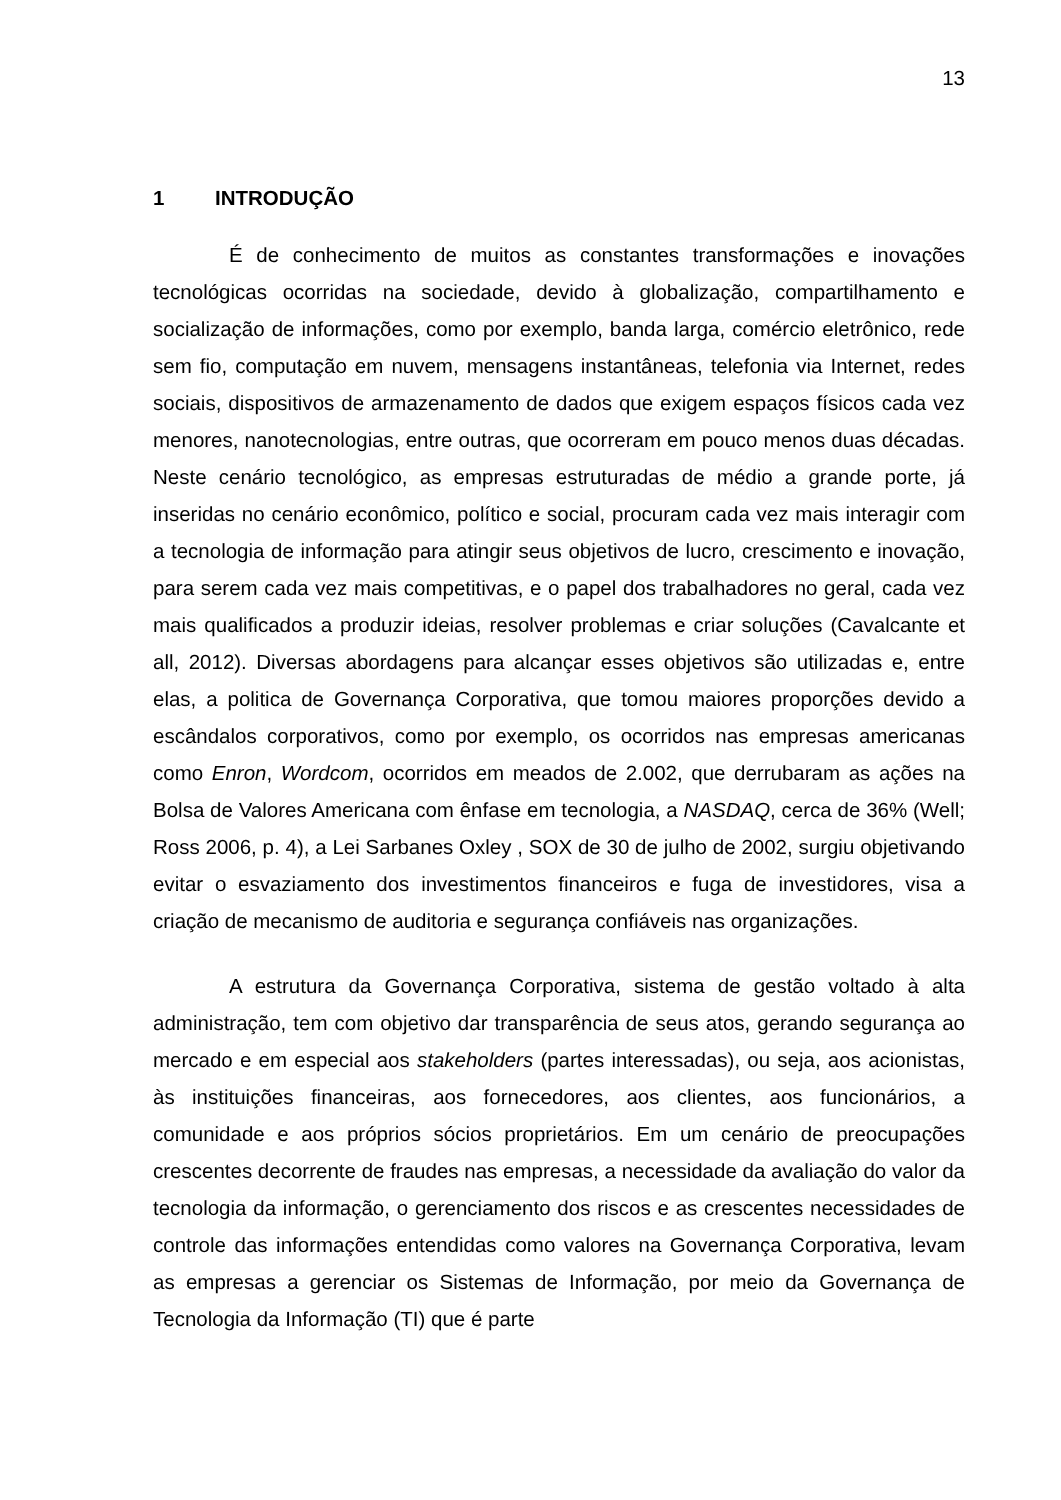13
1 INTRODUÇÃO
É de conhecimento de muitos as constantes transformações e inovações tecnológicas ocorridas na sociedade, devido à globalização, compartilhamento e socialização de informações, como por exemplo, banda larga, comércio eletrônico, rede sem fio, computação em nuvem, mensagens instantâneas, telefonia via Internet, redes sociais, dispositivos de armazenamento de dados que exigem espaços físicos cada vez menores, nanotecnologias, entre outras, que ocorreram em pouco menos duas décadas. Neste cenário tecnológico, as empresas estruturadas de médio a grande porte, já inseridas no cenário econômico, político e social, procuram cada vez mais interagir com a tecnologia de informação para atingir seus objetivos de lucro, crescimento e inovação, para serem cada vez mais competitivas, e o papel dos trabalhadores no geral, cada vez mais qualificados a produzir ideias, resolver problemas e criar soluções (Cavalcante et all, 2012). Diversas abordagens para alcançar esses objetivos são utilizadas e, entre elas, a politica de Governança Corporativa, que tomou maiores proporções devido a escândalos corporativos, como por exemplo, os ocorridos nas empresas americanas como Enron, Wordcom, ocorridos em meados de 2.002, que derrubaram as ações na Bolsa de Valores Americana com ênfase em tecnologia, a NASDAQ, cerca de 36% (Well; Ross 2006, p. 4), a Lei Sarbanes Oxley , SOX de 30 de julho de 2002, surgiu objetivando evitar o esvaziamento dos investimentos financeiros e fuga de investidores, visa a criação de mecanismo de auditoria e segurança confiáveis nas organizações.
A estrutura da Governança Corporativa, sistema de gestão voltado à alta administração, tem com objetivo dar transparência de seus atos, gerando segurança ao mercado e em especial aos stakeholders (partes interessadas), ou seja, aos acionistas, às instituições financeiras, aos fornecedores, aos clientes, aos funcionários, a comunidade e aos próprios sócios proprietários. Em um cenário de preocupações crescentes decorrente de fraudes nas empresas, a necessidade da avaliação do valor da tecnologia da informação, o gerenciamento dos riscos e as crescentes necessidades de controle das informações entendidas como valores na Governança Corporativa, levam as empresas a gerenciar os Sistemas de Informação, por meio da Governança de Tecnologia da Informação (TI) que é parte